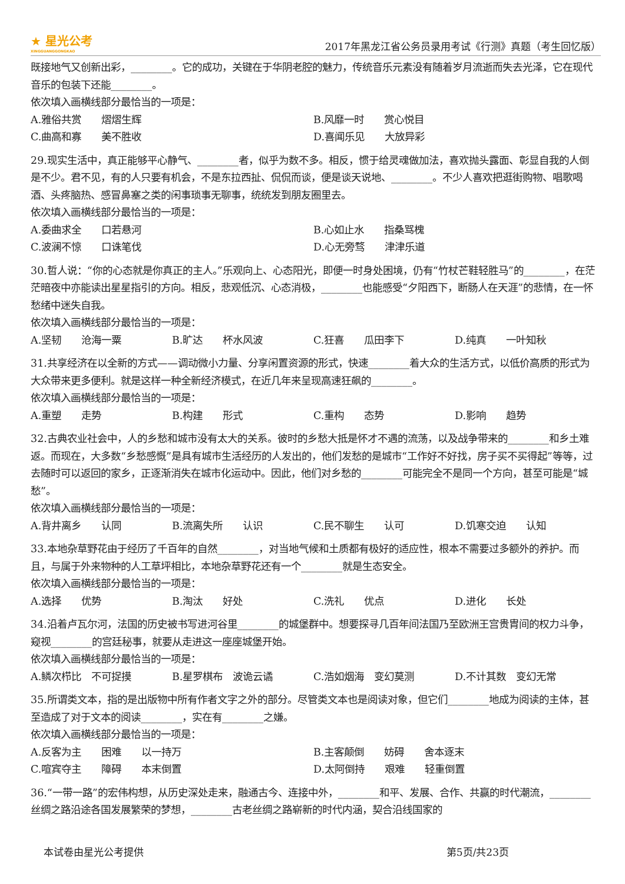★ 星光公考
XINGGUANGGONGKAO
2017年黑龙江省公务员录用考试《行测》真题（考生回忆版）
既接地气又创新出彩，________。它的成功，关键在于华阴老腔的魅力，传统音乐元素没有随着岁月流逝而失去光泽，它在现代音乐的包装下还能________。
依次填入画横线部分最恰当的一项是：
A.雅俗共赏　　熠熠生辉 B.风靡一时　　赏心悦目
C.曲高和寡　　美不胜收 D.喜闻乐见　　大放异彩
29.现实生活中，真正能够平心静气、________者，似乎为数不多。相反，惯于给灵魂做加法，喜欢抛头露面、彰显自我的人倒是不少。君不见，有的人只要有机会，不是东拉西扯、侃侃而谈，便是谈天说地、________。不少人喜欢把逛街购物、唱歌喝酒、头疼脑热、感冒鼻塞之类的闲事琐事无聊事，统统发到朋友圈里去。
依次填入画横线部分最恰当的一项是：
A.委曲求全　　口若悬河 B.心如止水　　指桑骂槐
C.波澜不惊　　口诛笔伐 D.心无旁骛　　津津乐道
30.哲人说：“你的心态就是你真正的主人。”乐观向上、心态阳光，即便一时身处困境，仍有“竹杖芒鞋轻胜马”的________，在茫茫暗夜中亦能读出星星指引的方向。相反，悲观低沉、心态消极，________也能感受“夕阳西下，断肠人在天涯”的悲情，在一怀愁绪中迷失自我。
依次填入画横线部分最恰当的一项是：
A.坚韧　　沧海一粟 B.旷达　　杯水风波 C.狂喜　　瓜田李下 D.纯真　　一叶知秋
31.共享经济在以全新的方式——调动微小力量、分享闲置资源的形式，快速________着大众的生活方式，以低价高质的形式为大众带来更多便利。就是这样一种全新经济模式，在近几年来呈现高速狂飙的________。
依次填入画横线部分最恰当的一项是：
A.重塑　　走势 B.构建　　形式 C.重构　　态势 D.影响　　趋势
32.古典农业社会中，人的乡愁和城市没有太大的关系。彼时的乡愁大抵是怀才不遇的流荡，以及战争带来的________和乡土难返。而现在，大多数“乡愁感慨”是具有城市生活经历的人发出的，他们发愁的是城市“工作好不好找，房子买不买得起”等等，过去随时可以返回的家乡，正逐渐消失在城市化运动中。因此，他们对乡愁的________可能完全不是同一个方向，甚至可能是“城愁”。
依次填入画横线部分最恰当的一项是：
A.背井离乡　　认同 B.流离失所　　认识 C.民不聊生　　认可 D.饥寒交迫　　认知
33.本地杂草野花由于经历了千百年的自然________，对当地气候和土质都有极好的适应性，根本不需要过多额外的养护。而且，与属于外来物种的人工草坪相比，本地杂草野花还有一个________就是生态安全。
依次填入画横线部分最恰当的一项是：
A.选择　　优势 B.淘汰　　好处 C.洗礼　　优点 D.进化　　长处
34.沿着卢瓦尔河，法国的历史被书写进河谷里________的城堡群中。想要探寻几百年间法国乃至欧洲王宫贵胄间的权力斗争，窥视________的宫廷秘事，就要从走进这一座座城堡开始。
依次填入画横线部分最恰当的一项是：
A.鳞次栉比　不可捉摸 B.星罗棋布　波诡云谲 C.浩如烟海　变幻莫测 D.不计其数　变幻无常
35.所谓类文本，指的是出版物中所有作者文字之外的部分。尽管类文本也是阅读对象，但它们________地成为阅读的主体，甚至造成了对于文本的阅读________，实在有________之嫌。
依次填入画横线部分最恰当的一项是：
A.反客为主　　困难　　以一持万 B.主客颠倒　　妨碍　　舍本逐末
C.喧宾夺主　　障碍　　本末倒置 D.太阿倒持　　艰难　　轻重倒置
36.“一带一路”的宏伟构想，从历史深处走来，融通古今、连接中外，________和平、发展、合作、共赢的时代潮流，________丝绸之路沿途各国发展繁荣的梦想，________古老丝绸之路崭新的时代内涵，契合沿线国家的
本试卷由星光公考提供 第5页/共23页